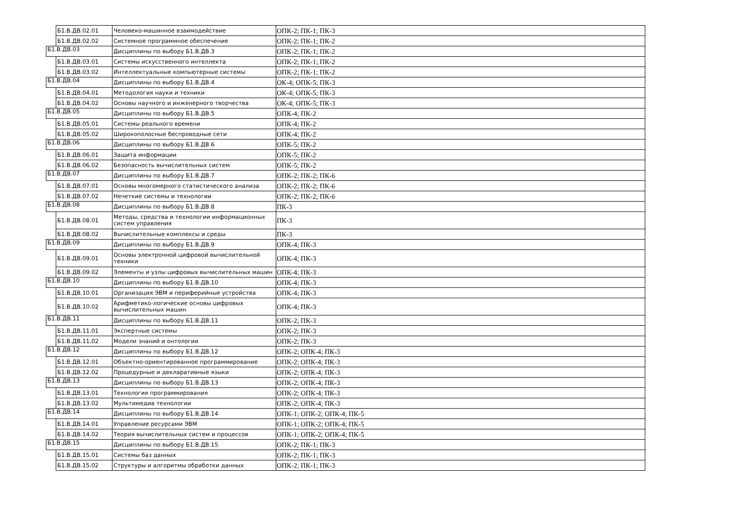| | Б1.В.ДВ.02.01 | Человеко-машинное взаимодействие | ОПК-2; ПК-1; ПК-3 |
| | Б1.В.ДВ.02.02 | Системное программное обеспечение | ОПК-2; ПК-1; ПК-2 |
| Б1.В.ДВ.03 | | Дисциплины по выбору Б1.В.ДВ.3 | ОПК-2; ПК-1; ПК-2 |
| | Б1.В.ДВ.03.01 | Системы искусственного интеллекта | ОПК-2; ПК-1; ПК-2 |
| | Б1.В.ДВ.03.02 | Интеллектуальные компьютерные системы | ОПК-2; ПК-1; ПК-2 |
| Б1.В.ДВ.04 | | Дисциплины по выбору Б1.В.ДВ.4 | ОК-4; ОПК-5; ПК-3 |
| | Б1.В.ДВ.04.01 | Методология науки и техники | ОК-4; ОПК-5; ПК-3 |
| | Б1.В.ДВ.04.02 | Основы научного и инженерного творчества | ОК-4; ОПК-5; ПК-3 |
| Б1.В.ДВ.05 | | Дисциплины по выбору Б1.В.ДВ.5 | ОПК-4; ПК-2 |
| | Б1.В.ДВ.05.01 | Системы реального времени | ОПК-4; ПК-2 |
| | Б1.В.ДВ.05.02 | Широкополосные беспроводные сети | ОПК-4; ПК-2 |
| Б1.В.ДВ.06 | | Дисциплины по выбору Б1.В.ДВ.6 | ОПК-5; ПК-2 |
| | Б1.В.ДВ.06.01 | Защита информации | ОПК-5; ПК-2 |
| | Б1.В.ДВ.06.02 | Безопасность вычислительных систем | ОПК-5; ПК-2 |
| Б1.В.ДВ.07 | | Дисциплины по выбору Б1.В.ДВ.7 | ОПК-2; ПК-2; ПК-6 |
| | Б1.В.ДВ.07.01 | Основы многомерного статистического анализа | ОПК-2; ПК-2; ПК-6 |
| | Б1.В.ДВ.07.02 | Нечеткие системы и технологии | ОПК-2; ПК-2; ПК-6 |
| Б1.В.ДВ.08 | | Дисциплины по выбору Б1.В.ДВ.8 | ПК-3 |
| | Б1.В.ДВ.08.01 | Методы, средства и технологии информационных систем управления | ПК-3 |
| | Б1.В.ДВ.08.02 | Вычислительные комплексы и среды | ПК-3 |
| Б1.В.ДВ.09 | | Дисциплины по выбору Б1.В.ДВ.9 | ОПК-4; ПК-3 |
| | Б1.В.ДВ.09.01 | Основы электронной цифровой вычислительной техники | ОПК-4; ПК-3 |
| | Б1.В.ДВ.09.02 | Элементы и узлы цифровых вычислительных машин | ОПК-4; ПК-3 |
| Б1.В.ДВ.10 | | Дисциплины по выбору Б1.В.ДВ.10 | ОПК-4; ПК-3 |
| | Б1.В.ДВ.10.01 | Организация ЭВМ и периферийные устройства | ОПК-4; ПК-3 |
| | Б1.В.ДВ.10.02 | Арифметико-логические основы цифровых вычислительных машин | ОПК-4; ПК-3 |
| Б1.В.ДВ.11 | | Дисциплины по выбору Б1.В.ДВ.11 | ОПК-2; ПК-3 |
| | Б1.В.ДВ.11.01 | Экспертные системы | ОПК-2; ПК-3 |
| | Б1.В.ДВ.11.02 | Модели знаний и онтологии | ОПК-2; ПК-3 |
| Б1.В.ДВ.12 | | Дисциплины по выбору Б1.В.ДВ.12 | ОПК-2; ОПК-4; ПК-3 |
| | Б1.В.ДВ.12.01 | Объектно-ориентированное программирование | ОПК-2; ОПК-4; ПК-3 |
| | Б1.В.ДВ.12.02 | Процедурные и декларативные языки | ОПК-2; ОПК-4; ПК-3 |
| Б1.В.ДВ.13 | | Дисциплины по выбору Б1.В.ДВ.13 | ОПК-2; ОПК-4; ПК-3 |
| | Б1.В.ДВ.13.01 | Технология программирования | ОПК-2; ОПК-4; ПК-3 |
| | Б1.В.ДВ.13.02 | Мультимедиа технологии | ОПК-2; ОПК-4; ПК-3 |
| Б1.В.ДВ.14 | | Дисциплины по выбору Б1.В.ДВ.14 | ОПК-1; ОПК-2; ОПК-4; ПК-5 |
| | Б1.В.ДВ.14.01 | Управление ресурсами ЭВМ | ОПК-1; ОПК-2; ОПК-4; ПК-5 |
| | Б1.В.ДВ.14.02 | Теория вычислительных систем и процессов | ОПК-1; ОПК-2; ОПК-4; ПК-5 |
| Б1.В.ДВ.15 | | Дисциплины по выбору Б1.В.ДВ.15 | ОПК-2; ПК-1; ПК-3 |
| | Б1.В.ДВ.15.01 | Системы баз данных | ОПК-2; ПК-1; ПК-3 |
| | Б1.В.ДВ.15.02 | Структуры и алгоритмы обработки данных | ОПК-2; ПК-1; ПК-3 |